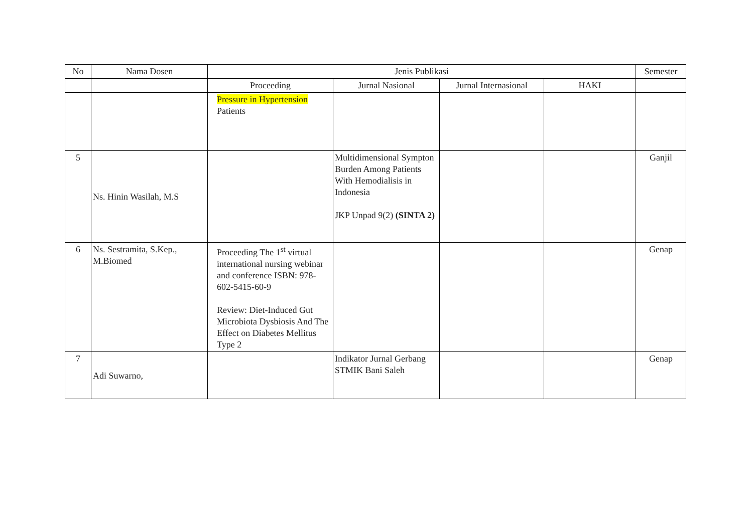| No | Nama Dosen | Jenis Publikasi | | | | Semester |
| --- | --- | --- | --- | --- | --- | --- |
| | | Proceeding | Jurnal Nasional | Jurnal Internasional | HAKI | |
| | | Pressure in Hypertension Patients | | | | |
| 5 | Ns. Hinin Wasilah, M.S | | Multidimensional Sympton Burden Among Patients With Hemodialisis in Indonesia JKP Unpad 9(2) (SINTA 2) | | | Ganjil |
| 6 | Ns. Sestramita, S.Kep., M.Biomed | Proceeding The 1<sup>st</sup> virtual international nursing webinar and conference ISBN: 978-602-5415-60-9 Review: Diet-Induced Gut Microbiota Dysbiosis And The Effect on Diabetes Mellitus Type 2 | | | | Genap |
| 7 | Adi Suwarno, | | Indikator Jurnal Gerbang STMIK Bani Saleh | | | Genap |